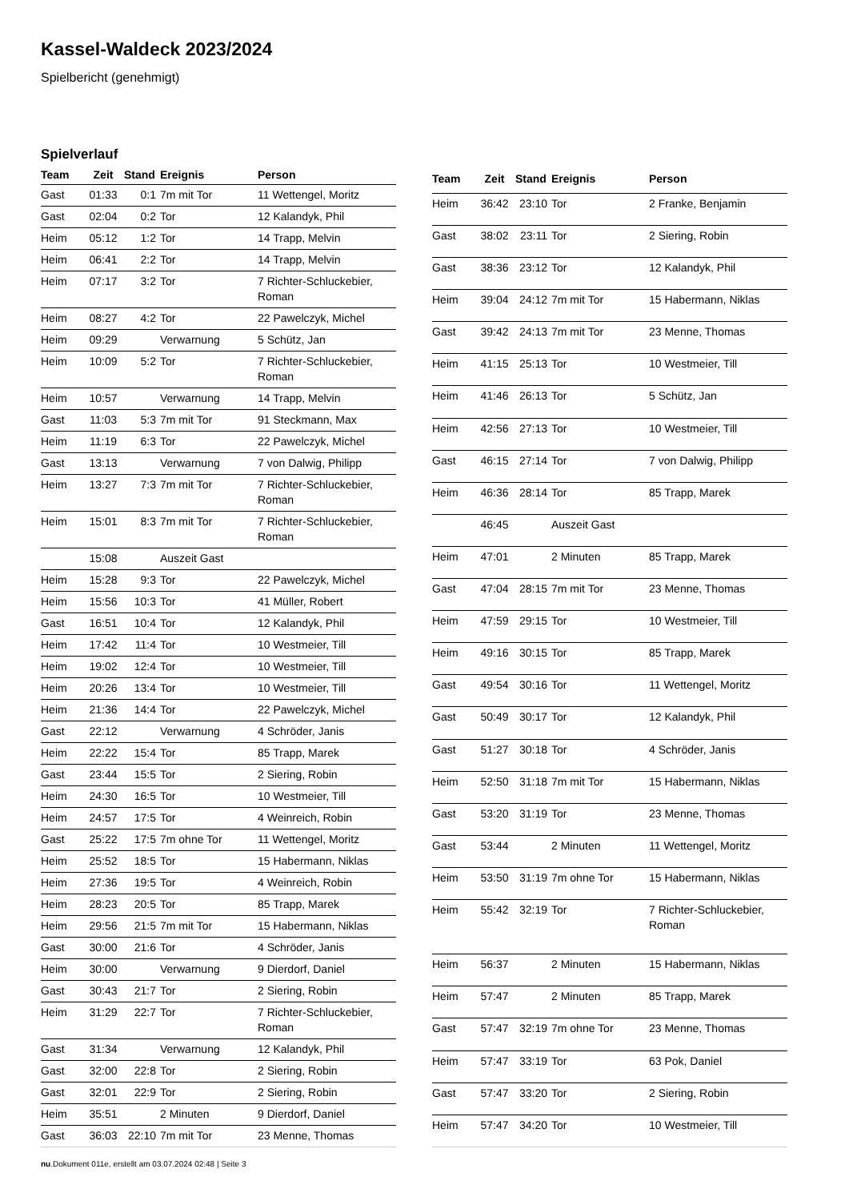Kassel-Waldeck 2023/2024
Spielbericht (genehmigt)
Spielverlauf
| Team | Zeit | Stand | Ereignis | Person |
| --- | --- | --- | --- | --- |
| Gast | 01:33 | 0:1 | 7m mit Tor | 11 Wettengel, Moritz |
| Gast | 02:04 | 0:2 | Tor | 12 Kalandyk, Phil |
| Heim | 05:12 | 1:2 | Tor | 14 Trapp, Melvin |
| Heim | 06:41 | 2:2 | Tor | 14 Trapp, Melvin |
| Heim | 07:17 | 3:2 | Tor | 7 Richter-Schluckebier, Roman |
| Heim | 08:27 | 4:2 | Tor | 22 Pawelczyk, Michel |
| Heim | 09:29 | | Verwarnung | 5 Schütz, Jan |
| Heim | 10:09 | 5:2 | Tor | 7 Richter-Schluckebier, Roman |
| Heim | 10:57 | | Verwarnung | 14 Trapp, Melvin |
| Gast | 11:03 | 5:3 | 7m mit Tor | 91 Steckmann, Max |
| Heim | 11:19 | 6:3 | Tor | 22 Pawelczyk, Michel |
| Gast | 13:13 | | Verwarnung | 7 von Dalwig, Philipp |
| Heim | 13:27 | 7:3 | 7m mit Tor | 7 Richter-Schluckebier, Roman |
| Heim | 15:01 | 8:3 | 7m mit Tor | 7 Richter-Schluckebier, Roman |
| | 15:08 | | Auszeit Gast | |
| Heim | 15:28 | 9:3 | Tor | 22 Pawelczyk, Michel |
| Heim | 15:56 | 10:3 | Tor | 41 Müller, Robert |
| Gast | 16:51 | 10:4 | Tor | 12 Kalandyk, Phil |
| Heim | 17:42 | 11:4 | Tor | 10 Westmeier, Till |
| Heim | 19:02 | 12:4 | Tor | 10 Westmeier, Till |
| Heim | 20:26 | 13:4 | Tor | 10 Westmeier, Till |
| Heim | 21:36 | 14:4 | Tor | 22 Pawelczyk, Michel |
| Gast | 22:12 | | Verwarnung | 4 Schröder, Janis |
| Heim | 22:22 | 15:4 | Tor | 85 Trapp, Marek |
| Gast | 23:44 | 15:5 | Tor | 2 Siering, Robin |
| Heim | 24:30 | 16:5 | Tor | 10 Westmeier, Till |
| Heim | 24:57 | 17:5 | Tor | 4 Weinreich, Robin |
| Gast | 25:22 | 17:5 | 7m ohne Tor | 11 Wettengel, Moritz |
| Heim | 25:52 | 18:5 | Tor | 15 Habermann, Niklas |
| Heim | 27:36 | 19:5 | Tor | 4 Weinreich, Robin |
| Heim | 28:23 | 20:5 | Tor | 85 Trapp, Marek |
| Heim | 29:56 | 21:5 | 7m mit Tor | 15 Habermann, Niklas |
| Gast | 30:00 | 21:6 | Tor | 4 Schröder, Janis |
| Heim | 30:00 | | Verwarnung | 9 Dierdorf, Daniel |
| Gast | 30:43 | 21:7 | Tor | 2 Siering, Robin |
| Heim | 31:29 | 22:7 | Tor | 7 Richter-Schluckebier, Roman |
| Gast | 31:34 | | Verwarnung | 12 Kalandyk, Phil |
| Gast | 32:00 | 22:8 | Tor | 2 Siering, Robin |
| Gast | 32:01 | 22:9 | Tor | 2 Siering, Robin |
| Heim | 35:51 | | 2 Minuten | 9 Dierdorf, Daniel |
| Gast | 36:03 | 22:10 | 7m mit Tor | 23 Menne, Thomas |
| Team | Zeit | Stand | Ereignis | Person |
| --- | --- | --- | --- | --- |
| Heim | 36:42 | 23:10 | Tor | 2 Franke, Benjamin |
| Gast | 38:02 | 23:11 | Tor | 2 Siering, Robin |
| Gast | 38:36 | 23:12 | Tor | 12 Kalandyk, Phil |
| Heim | 39:04 | 24:12 | 7m mit Tor | 15 Habermann, Niklas |
| Gast | 39:42 | 24:13 | 7m mit Tor | 23 Menne, Thomas |
| Heim | 41:15 | 25:13 | Tor | 10 Westmeier, Till |
| Heim | 41:46 | 26:13 | Tor | 5 Schütz, Jan |
| Heim | 42:56 | 27:13 | Tor | 10 Westmeier, Till |
| Gast | 46:15 | 27:14 | Tor | 7 von Dalwig, Philipp |
| Heim | 46:36 | 28:14 | Tor | 85 Trapp, Marek |
| | 46:45 | | Auszeit Gast | |
| Heim | 47:01 | | 2 Minuten | 85 Trapp, Marek |
| Gast | 47:04 | 28:15 | 7m mit Tor | 23 Menne, Thomas |
| Heim | 47:59 | 29:15 | Tor | 10 Westmeier, Till |
| Heim | 49:16 | 30:15 | Tor | 85 Trapp, Marek |
| Gast | 49:54 | 30:16 | Tor | 11 Wettengel, Moritz |
| Gast | 50:49 | 30:17 | Tor | 12 Kalandyk, Phil |
| Gast | 51:27 | 30:18 | Tor | 4 Schröder, Janis |
| Heim | 52:50 | 31:18 | 7m mit Tor | 15 Habermann, Niklas |
| Gast | 53:20 | 31:19 | Tor | 23 Menne, Thomas |
| Gast | 53:44 | | 2 Minuten | 11 Wettengel, Moritz |
| Heim | 53:50 | 31:19 | 7m ohne Tor | 15 Habermann, Niklas |
| Heim | 55:42 | 32:19 | Tor | 7 Richter-Schluckebier, Roman |
| Heim | 56:37 | | 2 Minuten | 15 Habermann, Niklas |
| Heim | 57:47 | | 2 Minuten | 85 Trapp, Marek |
| Gast | 57:47 | 32:19 | 7m ohne Tor | 23 Menne, Thomas |
| Heim | 57:47 | 33:19 | Tor | 63 Pok, Daniel |
| Gast | 57:47 | 33:20 | Tor | 2 Siering, Robin |
| Heim | 57:47 | 34:20 | Tor | 10 Westmeier, Till |
nu.Dokument 011e, erstellt am 03.07.2024 02:48 | Seite 3